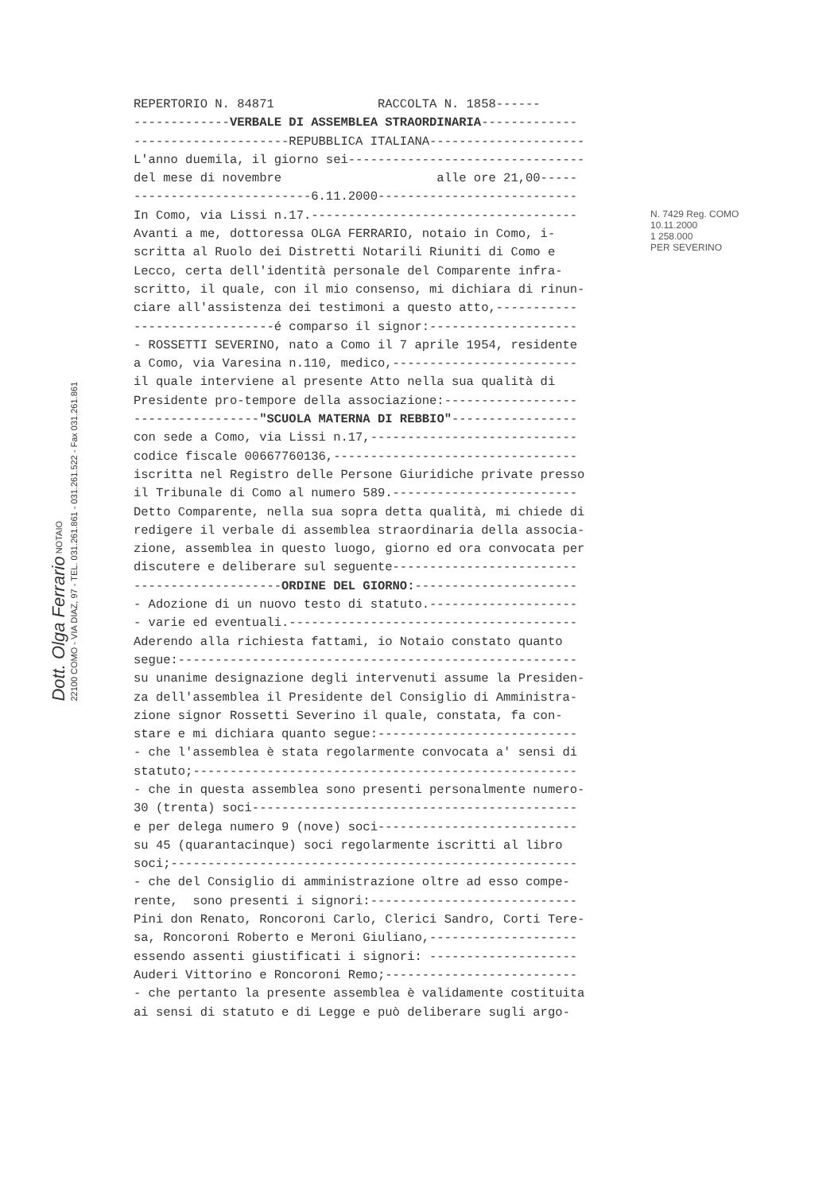Dott. Olga Ferrario NOTAIO
22100 COMO - VIA DIAZ, 97 - TEL. 031.261.861 - 031.261.522 - Fax 031.261.861
REPERTORIO N. 84871 RACCOLTA N. 1858------
-------------VERBALE DI ASSEMBLEA STRAORDINARIA-------------
---------------------REPUBBLICA ITALIANA---------------------
L'anno duemila, il giorno sei--------------------------------
del mese di novembre alle ore 21,00-----
------------------------6.11.2000---------------------------
In Como, via Lissi n.17.------------------------------------
Avanti a me, dottoressa OLGA FERRARIO, notaio in Como, i-
scritta al Ruolo dei Distretti Notarili Riuniti di Como e
Lecco, certa dell'identità personale del Comparente infra-
scritto, il quale, con il mio consenso, mi dichiara di rinun-
ciare all'assistenza dei testimoni a questo atto,-----------
-------------------é comparso il signor:--------------------
- ROSSETTI SEVERINO, nato a Como il 7 aprile 1954, residente
a Como, via Varesina n.110, medico,-------------------------
il quale interviene al presente Atto nella sua qualità di
Presidente pro-tempore della associazione:------------------
-----------------"SCUOLA MATERNA DI REBBIO"-----------------
con sede a Como, via Lissi n.17,----------------------------
codice fiscale 00667760136,---------------------------------
iscritta nel Registro delle Persone Giuridiche private presso
il Tribunale di Como al numero 589.-------------------------
Detto Comparente, nella sua sopra detta qualità, mi chiede di
redigere il verbale di assemblea straordinaria della associa-
zione, assemblea in questo luogo, giorno ed ora convocata per
discutere e deliberare sul seguente-------------------------
--------------------ORDINE DEL GIORNO:----------------------
- Adozione di un nuovo testo di statuto.--------------------
- varie ed eventuali.---------------------------------------
Aderendo alla richiesta fattami, io Notaio constato quanto
segue:------------------------------------------------------
su unanime designazione degli intervenuti assume la Presiden-
za dell'assemblea il Presidente del Consiglio di Amministra-
zione signor Rossetti Severino il quale, constata, fa con-
stare e mi dichiara quanto segue:---------------------------
- che l'assemblea è stata regolarmente convocata a' sensi di
statuto;----------------------------------------------------
- che in questa assemblea sono presenti personalmente numero-
30 (trenta) soci--------------------------------------------
e per delega numero 9 (nove) soci---------------------------
su 45 (quarantacinque) soci regolarmente iscritti al libro
soci;-------------------------------------------------------
- che del Consiglio di amministrazione oltre ad esso compe-
rente, sono presenti i signori:----------------------------
Pini don Renato, Roncoroni Carlo, Clerici Sandro, Corti Tere-
sa, Roncoroni Roberto e Meroni Giuliano,--------------------
essendo assenti giustificati i signori: --------------------
Auderi Vittorino e Roncoroni Remo;--------------------------
- che pertanto la presente assemblea è validamente costituita
ai sensi di statuto e di Legge e può deliberare sugli argo-
N. 7429 Reg. COMO
10.11.2000
1 258.000
PER SEVERINO